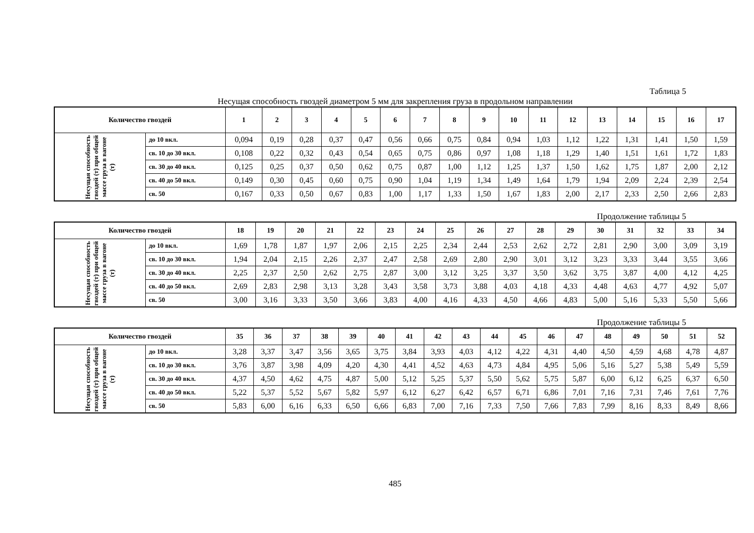Таблица 5
Несущая способность гвоздей диаметром 5 мм для закрепления груза в продольном направлении
| Количество гвоздей | | 1 | 2 | 3 | 4 | 5 | 6 | 7 | 8 | 9 | 10 | 11 | 12 | 13 | 14 | 15 | 16 | 17 |
| --- | --- | --- | --- | --- | --- | --- | --- | --- | --- | --- | --- | --- | --- | --- | --- | --- | --- | --- |
| Несущая способность гвоздей (т) при общей массе груза в вагоне (т) | до 10 вкл. | 0,094 | 0,19 | 0,28 | 0,37 | 0,47 | 0,56 | 0,66 | 0,75 | 0,84 | 0,94 | 1,03 | 1,12 | 1,22 | 1,31 | 1,41 | 1,50 | 1,59 |
| | св. 10 до 30 вкл. | 0,108 | 0,22 | 0,32 | 0,43 | 0,54 | 0,65 | 0,75 | 0,86 | 0,97 | 1,08 | 1,18 | 1,29 | 1,40 | 1,51 | 1,61 | 1,72 | 1,83 |
| | св. 30 до 40 вкл. | 0,125 | 0,25 | 0,37 | 0,50 | 0,62 | 0,75 | 0,87 | 1,00 | 1,12 | 1,25 | 1,37 | 1,50 | 1,62 | 1,75 | 1,87 | 2,00 | 2,12 |
| | св. 40 до 50 вкл. | 0,149 | 0,30 | 0,45 | 0,60 | 0,75 | 0,90 | 1,04 | 1,19 | 1,34 | 1,49 | 1,64 | 1,79 | 1,94 | 2,09 | 2,24 | 2,39 | 2,54 |
| | св. 50 | 0,167 | 0,33 | 0,50 | 0,67 | 0,83 | 1,00 | 1,17 | 1,33 | 1,50 | 1,67 | 1,83 | 2,00 | 2,17 | 2,33 | 2,50 | 2,66 | 2,83 |
Продолжение таблицы 5
| Количество гвоздей | | 18 | 19 | 20 | 21 | 22 | 23 | 24 | 25 | 26 | 27 | 28 | 29 | 30 | 31 | 32 | 33 | 34 |
| --- | --- | --- | --- | --- | --- | --- | --- | --- | --- | --- | --- | --- | --- | --- | --- | --- | --- | --- |
| Несущая способность гвоздей (т) при общей массе груза в вагоне (т) | до 10 вкл. | 1,69 | 1,78 | 1,87 | 1,97 | 2,06 | 2,15 | 2,25 | 2,34 | 2,44 | 2,53 | 2,62 | 2,72 | 2,81 | 2,90 | 3,00 | 3,09 | 3,19 |
| | св. 10 до 30 вкл. | 1,94 | 2,04 | 2,15 | 2,26 | 2,37 | 2,47 | 2,58 | 2,69 | 2,80 | 2,90 | 3,01 | 3,12 | 3,23 | 3,33 | 3,44 | 3,55 | 3,66 |
| | св. 30 до 40 вкл. | 2,25 | 2,37 | 2,50 | 2,62 | 2,75 | 2,87 | 3,00 | 3,12 | 3,25 | 3,37 | 3,50 | 3,62 | 3,75 | 3,87 | 4,00 | 4,12 | 4,25 |
| | св. 40 до 50 вкл. | 2,69 | 2,83 | 2,98 | 3,13 | 3,28 | 3,43 | 3,58 | 3,73 | 3,88 | 4,03 | 4,18 | 4,33 | 4,48 | 4,63 | 4,77 | 4,92 | 5,07 |
| | св. 50 | 3,00 | 3,16 | 3,33 | 3,50 | 3,66 | 3,83 | 4,00 | 4,16 | 4,33 | 4,50 | 4,66 | 4,83 | 5,00 | 5,16 | 5,33 | 5,50 | 5,66 |
Продолжение таблицы 5
| Количество гвоздей | | 35 | 36 | 37 | 38 | 39 | 40 | 41 | 42 | 43 | 44 | 45 | 46 | 47 | 48 | 49 | 50 | 51 | 52 |
| --- | --- | --- | --- | --- | --- | --- | --- | --- | --- | --- | --- | --- | --- | --- | --- | --- | --- | --- | --- |
| Несущая способность гвоздей (т) при общей массе груза в вагоне (т) | до 10 вкл. | 3,28 | 3,37 | 3,47 | 3,56 | 3,65 | 3,75 | 3,84 | 3,93 | 4,03 | 4,12 | 4,22 | 4,31 | 4,40 | 4,50 | 4,59 | 4,68 | 4,78 | 4,87 |
| | св. 10 до 30 вкл. | 3,76 | 3,87 | 3,98 | 4,09 | 4,20 | 4,30 | 4,41 | 4,52 | 4,63 | 4,73 | 4,84 | 4,95 | 5,06 | 5,16 | 5,27 | 5,38 | 5,49 | 5,59 |
| | св. 30 до 40 вкл. | 4,37 | 4,50 | 4,62 | 4,75 | 4,87 | 5,00 | 5,12 | 5,25 | 5,37 | 5,50 | 5,62 | 5,75 | 5,87 | 6,00 | 6,12 | 6,25 | 6,37 | 6,50 |
| | св. 40 до 50 вкл. | 5,22 | 5,37 | 5,52 | 5,67 | 5,82 | 5,97 | 6,12 | 6,27 | 6,42 | 6,57 | 6,71 | 6,86 | 7,01 | 7,16 | 7,31 | 7,46 | 7,61 | 7,76 |
| | св. 50 | 5,83 | 6,00 | 6,16 | 6,33 | 6,50 | 6,66 | 6,83 | 7,00 | 7,16 | 7,33 | 7,50 | 7,66 | 7,83 | 7,99 | 8,16 | 8,33 | 8,49 | 8,66 |
485